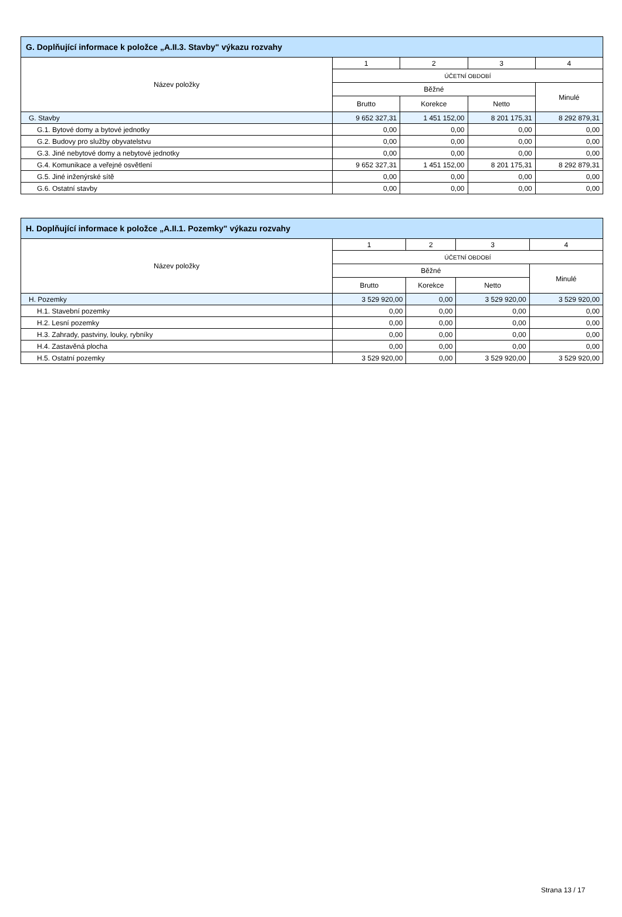| G. Doplňující informace k položce „A.II.3. Stavby" výkazu rozvahy | | | | |
| --- | --- | --- | --- | --- |
| Název položky | 1 | 2 | 3 | 4 |
| | ÚČETNÍ OBDOBÍ | | | |
| | Běžné | | | Minulé |
| | Brutto | Korekce | Netto | |
| G. Stavby | 9 652 327,31 | 1 451 152,00 | 8 201 175,31 | 8 292 879,31 |
| G.1. Bytové domy a bytové jednotky | 0,00 | 0,00 | 0,00 | 0,00 |
| G.2. Budovy pro služby obyvatelstvu | 0,00 | 0,00 | 0,00 | 0,00 |
| G.3. Jiné nebytové domy a nebytové jednotky | 0,00 | 0,00 | 0,00 | 0,00 |
| G.4. Komunikace a veřejné osvětlení | 9 652 327,31 | 1 451 152,00 | 8 201 175,31 | 8 292 879,31 |
| G.5. Jiné inženýrské sítě | 0,00 | 0,00 | 0,00 | 0,00 |
| G.6. Ostatní stavby | 0,00 | 0,00 | 0,00 | 0,00 |
| H. Doplňující informace k položce „A.II.1. Pozemky" výkazu rozvahy | | | | |
| --- | --- | --- | --- | --- |
| Název položky | 1 | 2 | 3 | 4 |
| | ÚČETNÍ OBDOBÍ | | | |
| | Běžné | | | Minulé |
| | Brutto | Korekce | Netto | |
| H. Pozemky | 3 529 920,00 | 0,00 | 3 529 920,00 | 3 529 920,00 |
| H.1. Stavební pozemky | 0,00 | 0,00 | 0,00 | 0,00 |
| H.2. Lesní pozemky | 0,00 | 0,00 | 0,00 | 0,00 |
| H.3. Zahrady, pastviny, louky, rybníky | 0,00 | 0,00 | 0,00 | 0,00 |
| H.4. Zastavěná plocha | 0,00 | 0,00 | 0,00 | 0,00 |
| H.5. Ostatní pozemky | 3 529 920,00 | 0,00 | 3 529 920,00 | 3 529 920,00 |
Strana 13 / 17